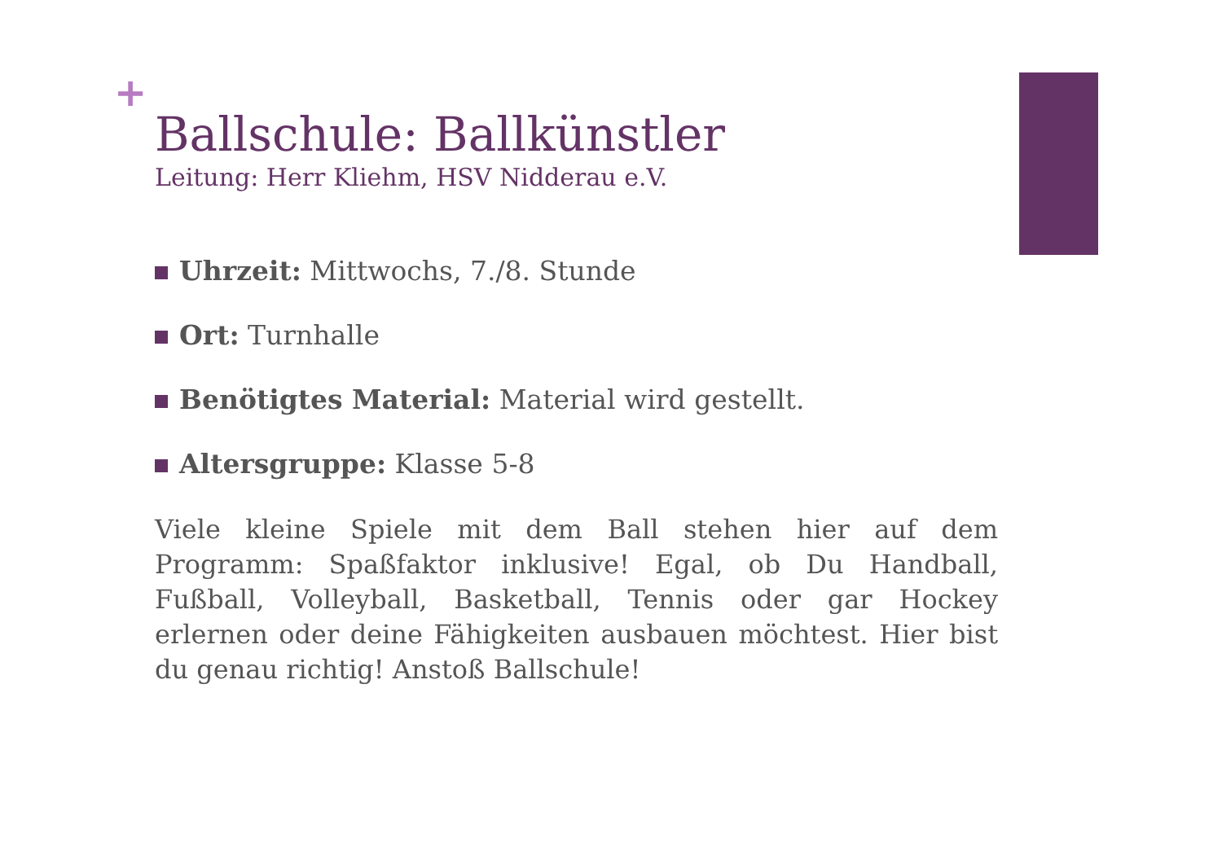+
Ballschule: Ballkünstler
Leitung: Herr Kliehm, HSV Nidderau e.V.
Uhrzeit: Mittwochs, 7./8. Stunde
Ort: Turnhalle
Benötigtes Material: Material wird gestellt.
Altersgruppe: Klasse 5-8
Viele kleine Spiele mit dem Ball stehen hier auf dem Programm: Spaßfaktor inklusive! Egal, ob Du Handball, Fußball, Volleyball, Basketball, Tennis oder gar Hockey erlernen oder deine Fähigkeiten ausbauen möchtest. Hier bist du genau richtig! Anstoß Ballschule!